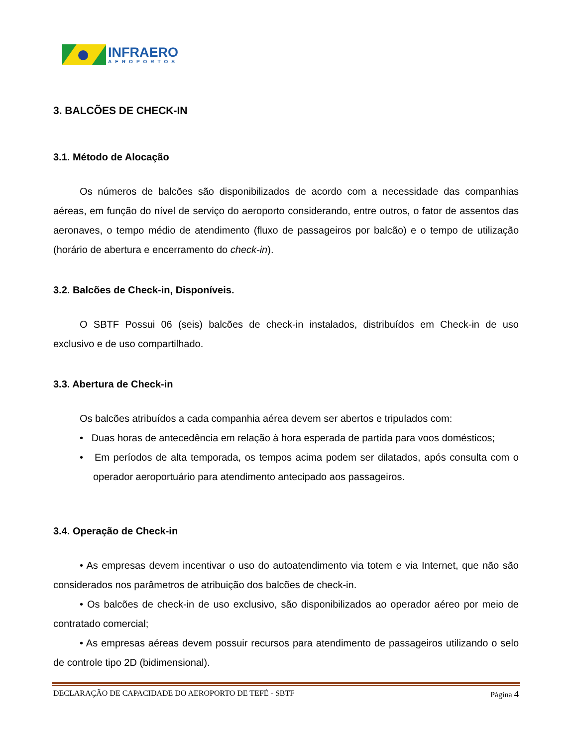INFRAERO
AEROPORTOS
3. BALCÕES DE CHECK-IN
3.1. Método de Alocação
Os números de balcões são disponibilizados de acordo com a necessidade das companhias aéreas, em função do nível de serviço do aeroporto considerando, entre outros, o fator de assentos das aeronaves, o tempo médio de atendimento (fluxo de passageiros por balcão) e o tempo de utilização (horário de abertura e encerramento do check-in).
3.2. Balcões de Check-in, Disponíveis.
O SBTF Possui 06 (seis) balcões de check-in instalados, distribuídos em Check-in de uso exclusivo e de uso compartilhado.
3.3. Abertura de Check-in
Os balcões atribuídos a cada companhia aérea devem ser abertos e tripulados com:
• Duas horas de antecedência em relação à hora esperada de partida para voos domésticos;
• Em períodos de alta temporada, os tempos acima podem ser dilatados, após consulta com o operador aeroportuário para atendimento antecipado aos passageiros.
3.4. Operação de Check-in
• As empresas devem incentivar o uso do autoatendimento via totem e via Internet, que não são considerados nos parâmetros de atribuição dos balcões de check-in.
• Os balcões de check-in de uso exclusivo, são disponibilizados ao operador aéreo por meio de contratado comercial;
• As empresas aéreas devem possuir recursos para atendimento de passageiros utilizando o selo de controle tipo 2D (bidimensional).
DECLARAÇÃO DE CAPACIDADE DO AEROPORTO DE TEFÉ - SBTF Página 4